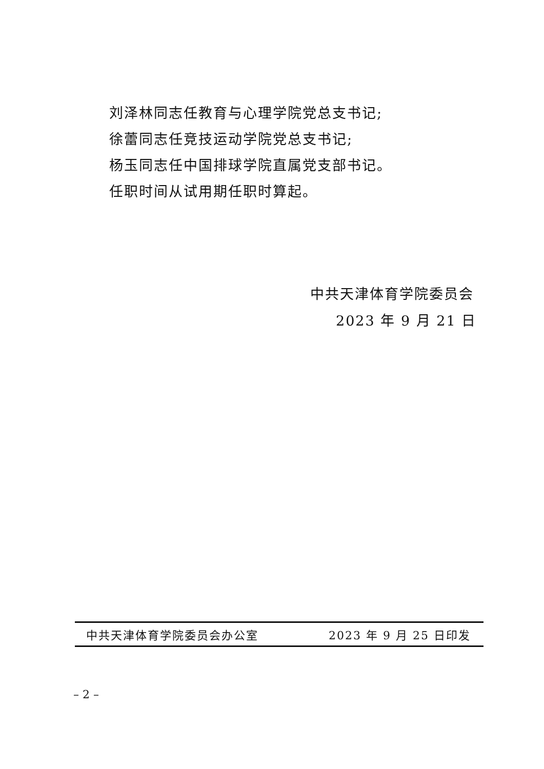刘泽林同志任教育与心理学院党总支书记;
徐蕾同志任竞技运动学院党总支书记;
杨玉同志任中国排球学院直属党支部书记。
任职时间从试用期任职时算起。
中共天津体育学院委员会
2023 年 9 月 21 日
中共天津体育学院委员会办公室 2023 年 9 月 25 日印发
– 2 –